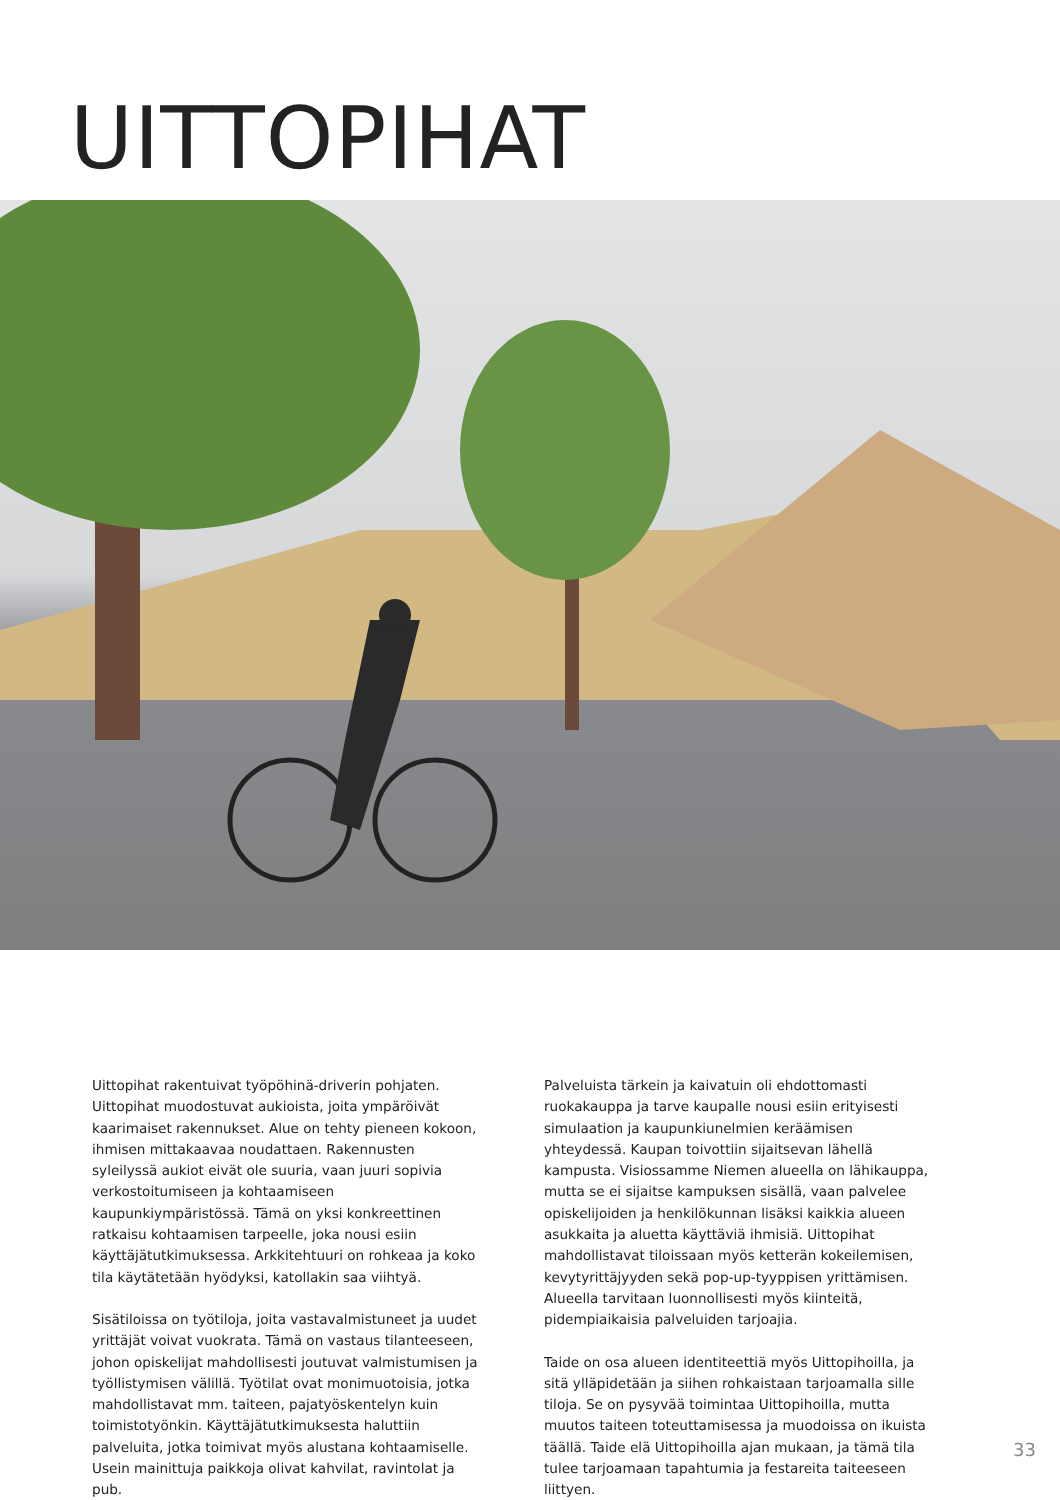UITTOPIHAT
Uittopihat rakentuivat työpöhinä-driverin pohjaten. Uittopihat muodostuvat aukioista, joita ympäröivät kaarimaiset rakennukset. Alue on tehty pieneen kokoon, ihmisen mittakaavaa noudattaen. Rakennusten syleilyssä aukiot eivät ole suuria, vaan juuri sopivia verkostoitumiseen ja kohtaamiseen kaupunkiympäristössä. Tämä on yksi konkreettinen ratkaisu kohtaamisen tarpeelle, joka nousi esiin käyttäjätutkimuksessa. Arkkitehtuuri on rohkeaa ja koko tila käytätetään hyödyksi, katollakin saa viihtyä.
Sisätiloissa on työtiloja, joita vastavalmistuneet ja uudet yrittäjät voivat vuokrata. Tämä on vastaus tilanteeseen, johon opiskelijat mahdollisesti joutuvat valmistumisen ja työllistymisen välillä. Työtilat ovat monimuotoisia, jotka mahdollistavat mm. taiteen, pajatyöskentelyn kuin toimistotyönkin. Käyttäjätutkimuksesta haluttiin palveluita, jotka toimivat myös alustana kohtaamiselle. Usein mainittuja paikkoja olivat kahvilat, ravintolat ja pub.
Palveluista tärkein ja kaivatuin oli ehdottomasti ruokakauppa ja tarve kaupalle nousi esiin erityisesti simulaation ja kaupunkiunelmien keräämisen yhteydessä. Kaupan toivottiin sijaitsevan lähellä kampusta. Visiossamme Niemen alueella on lähikauppa, mutta se ei sijaitse kampuksen sisällä, vaan palvelee opiskelijoiden ja henkilökunnan lisäksi kaikkia alueen asukkaita ja aluetta käyttäviä ihmisiä. Uittopihat mahdollistavat tiloissaan myös ketterän kokeilemisen, kevytyrittäjyyden sekä pop-up-tyyppisen yrittämisen. Alueella tarvitaan luonnollisesti myös kiinteitä, pidempiaikaisia palveluiden tarjoajia.
Taide on osa alueen identiteettiä myös Uittopihoilla, ja sitä ylläpidetään ja siihen rohkaistaan tarjoamalla sille tiloja. Se on pysyvää toimintaa Uittopihoilla, mutta muutos taiteen toteuttamisessa ja muodoissa on ikuista täällä. Taide elä Uittopihoilla ajan mukaan, ja tämä tila tulee tarjoamaan tapahtumia ja festareita taiteeseen liittyen.
33